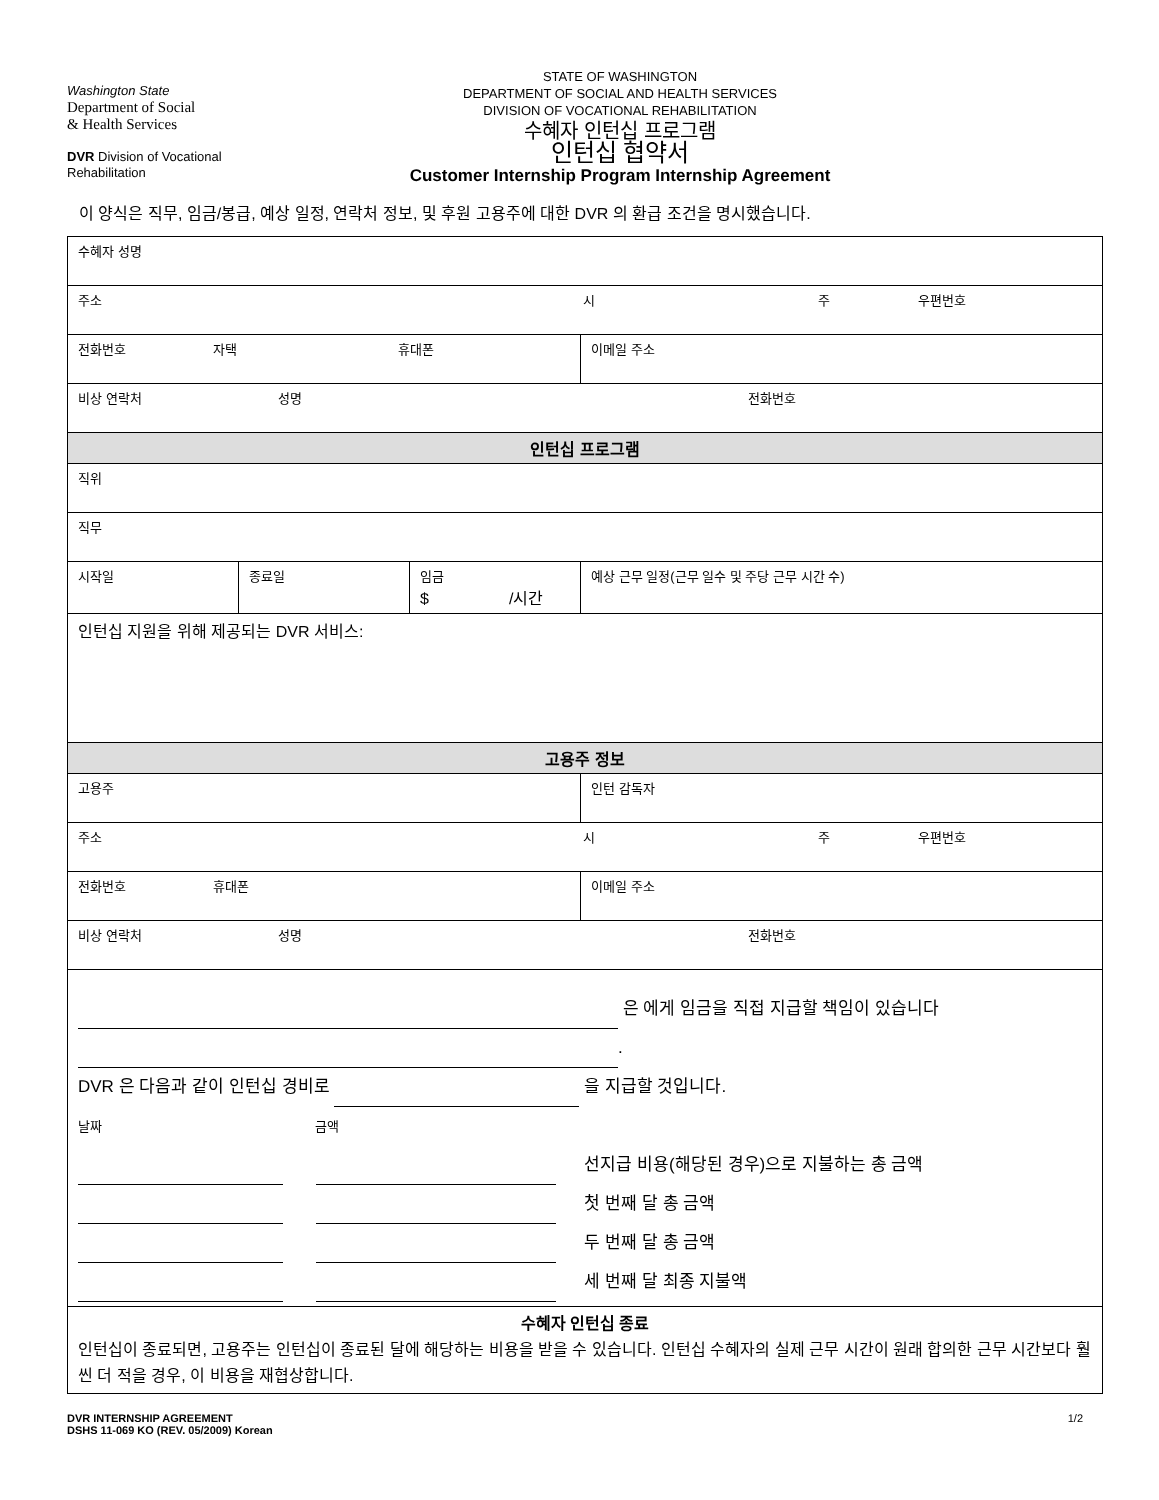Washington State
Department of Social
& Health Services
DVR Division of Vocational
Rehabilitation
STATE OF WASHINGTON
DEPARTMENT OF SOCIAL AND HEALTH SERVICES
DIVISION OF VOCATIONAL REHABILITATION
수혜자 인턴십 프로그램
인턴십 협약서
Customer Internship Program Internship Agreement
이 양식은 직무, 임금/봉급, 예상 일정, 연락처 정보, 및 후원 고용주에 대한 DVR 의 환급 조건을 명시했습니다.
| 수혜자 성명 | | | |
| 주소 시 주 우편번호 | | | |
| 전화번호 자택 휴대폰 | | | 이메일 주소 |
| 비상 연락처 성명 전화번호 | | | |
| 인턴십 프로그램 | | | |
| 직위 | | | |
| 직무 | | | |
| 시작일 | 종료일 | 임금 $ /시간 | 예상 근무 일정(근무 일수 및 주당 근무 시간 수) |
| 인턴십 지원을 위해 제공되는 DVR 서비스: | | | |
| 고용주 정보 | | | |
| 고용주 | | | 인턴 감독자 |
| 주소 시 주 우편번호 | | | |
| 전화번호 휴대폰 | | | 이메일 주소 |
| 비상 연락처 성명 전화번호 | | | |
| 은 에게 임금을 직접 지급할 책임이 있습니다 . DVR 은 다음과 같이 인턴십 경비로 을 지급할 것입니다. 날짜 금액 선지급 비용(해당된 경우)으로 지불하는 총 금액 첫 번째 달 총 금액 두 번째 달 총 금액 세 번째 달 최종 지불액 | | | |
| 수혜자 인턴십 종료 인턴십이 종료되면, 고용주는 인턴십이 종료된 달에 해당하는 비용을 받을 수 있습니다. 인턴십 수혜자의 실제 근무 시간이 원래 합의한 근무 시간보다 훨씬 더 적을 경우, 이 비용을 재협상합니다. | | | |
DVR INTERNSHIP AGREEMENT
DSHS 11-069 KO (REV. 05/2009) Korean
1/2